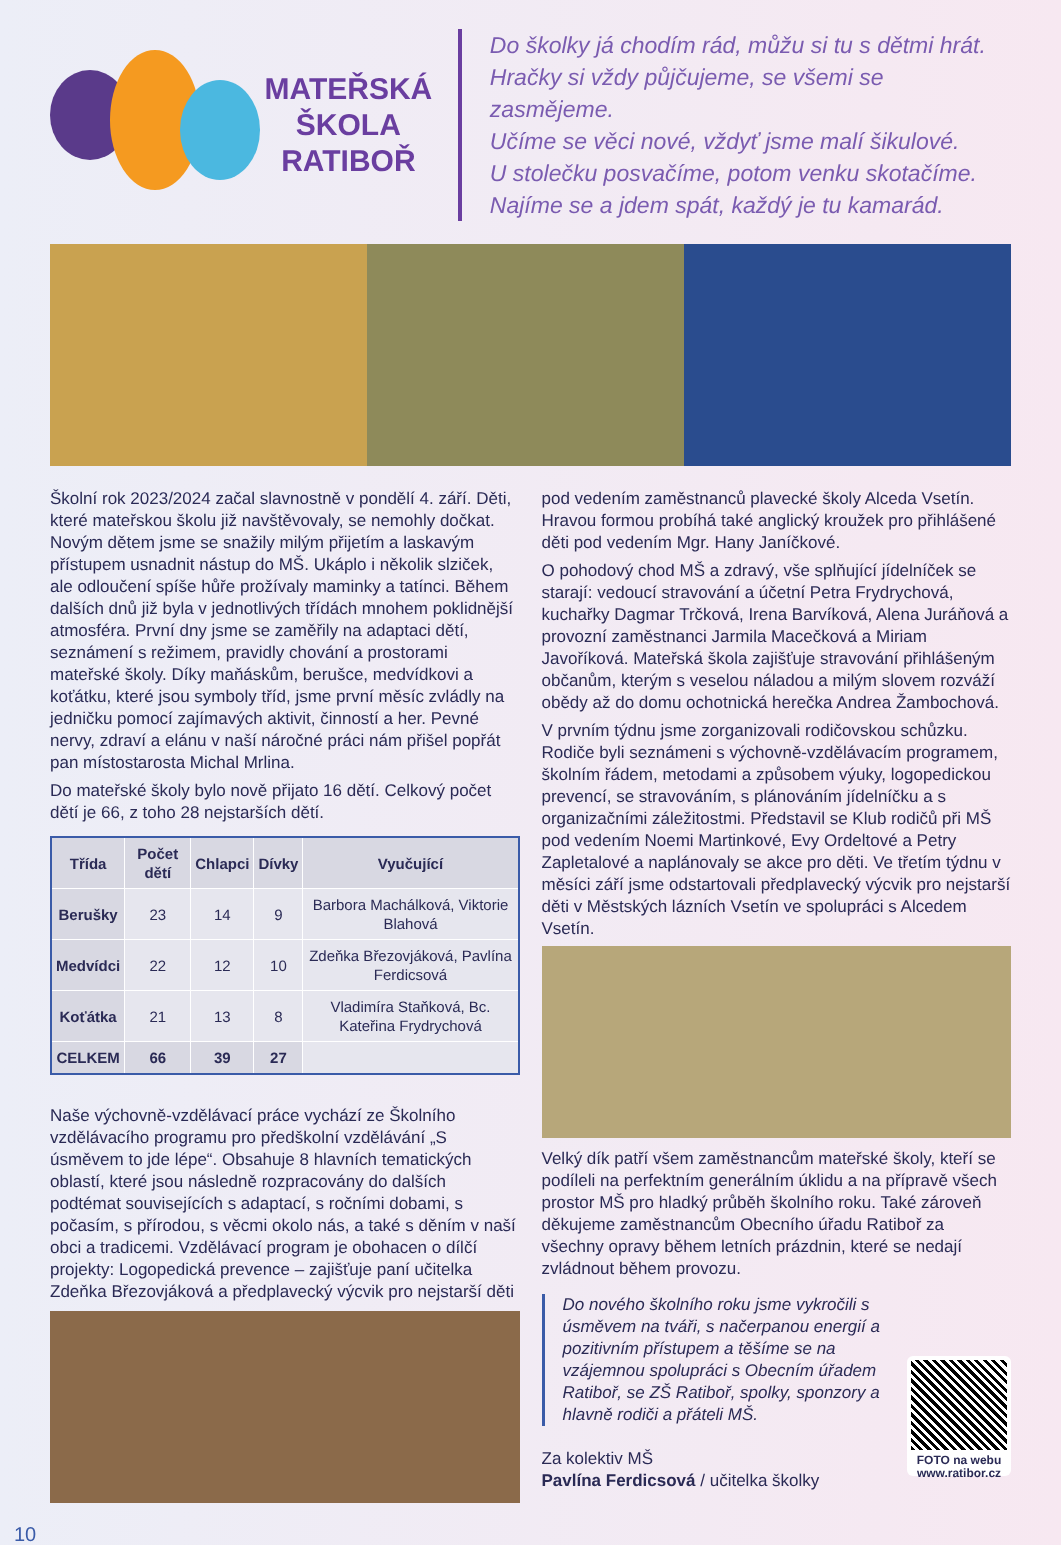MATEŘSKÁ
ŠKOLA
RATIBOŘ
Do školky já chodím rád, můžu si tu s dětmi hrát.
Hračky si vždy půjčujeme, se všemi se zasmějeme.
Učíme se věci nové, vždyť jsme malí šikulové.
U stolečku posvačíme, potom venku skotačíme.
Najíme se a jdem spát, každý je tu kamarád.
Školní rok 2023/2024 začal slavnostně v pondělí 4. září. Děti, které mateřskou školu již navštěvovaly, se nemohly dočkat. Novým dětem jsme se snažily milým přijetím a laskavým přístupem usnadnit nástup do MŠ. Ukáplo i několik slziček, ale odloučení spíše hůře prožívaly maminky a tatínci. Během dalších dnů již byla v jednotlivých třídách mnohem poklidnější atmosféra. První dny jsme se zaměřily na adaptaci dětí, seznámení s režimem, pravidly chování a prostorami mateřské školy. Díky maňáskům, berušce, medvídkovi a koťátku, které jsou symboly tříd, jsme první měsíc zvládly na jedničku pomocí zajímavých aktivit, činností a her. Pevné nervy, zdraví a elánu v naší náročné práci nám přišel popřát pan místostarosta Michal Mrlina.
Do mateřské školy bylo nově přijato 16 dětí. Celkový počet dětí je 66, z toho 28 nejstarších dětí.
| Třída | Počet dětí | Chlapci | Dívky | Vyučující |
| --- | --- | --- | --- | --- |
| Berušky | 23 | 14 | 9 | Barbora Machálková, Viktorie Blahová |
| Medvídci | 22 | 12 | 10 | Zdeňka Březovjáková, Pavlína Ferdicsová |
| Koťátka | 21 | 13 | 8 | Vladimíra Staňková, Bc. Kateřina Frydrychová |
| CELKEM | 66 | 39 | 27 | |
Naše výchovně-vzdělávací práce vychází ze Školního vzdělávacího programu pro předškolní vzdělávání „S úsměvem to jde lépe“. Obsahuje 8 hlavních tematických oblastí, které jsou následně rozpracovány do dalších podtémat souvisejících s adaptací, s ročními dobami, s počasím, s přírodou, s věcmi okolo nás, a také s děním v naší obci a tradicemi. Vzdělávací program je obohacen o dílčí projekty: Logopedická prevence – zajišťuje paní učitelka Zdeňka Březovjáková a předplavecký výcvik pro nejstarší děti
pod vedením zaměstnanců plavecké školy Alceda Vsetín. Hravou formou probíhá také anglický kroužek pro přihlášené děti pod vedením Mgr. Hany Janíčkové.
O pohodový chod MŠ a zdravý, vše splňující jídelníček se starají: vedoucí stravování a účetní Petra Frydrychová, kuchařky Dagmar Trčková, Irena Barvíková, Alena Juráňová a provozní zaměstnanci Jarmila Macečková a Miriam Javoříková. Mateřská škola zajišťuje stravování přihlášeným občanům, kterým s veselou náladou a milým slovem rozváží obědy až do domu ochotnická herečka Andrea Žambochová.
V prvním týdnu jsme zorganizovali rodičovskou schůzku. Rodiče byli seznámeni s výchovně-vzdělávacím programem, školním řádem, metodami a způsobem výuky, logopedickou prevencí, se stravováním, s plánováním jídelníčku a s organizačními záležitostmi. Představil se Klub rodičů při MŠ pod vedením Noemi Martinkové, Evy Ordeltové a Petry Zapletalové a naplánovaly se akce pro děti. Ve třetím týdnu v měsíci září jsme odstartovali předplavecký výcvik pro nejstarší děti v Městských lázních Vsetín ve spolupráci s Alcedem Vsetín.
Velký dík patří všem zaměstnancům mateřské školy, kteří se podíleli na perfektním generálním úklidu a na přípravě všech prostor MŠ pro hladký průběh školního roku. Také zároveň děkujeme zaměstnancům Obecního úřadu Ratiboř za všechny opravy během letních prázdnin, které se nedají zvládnout během provozu.
Do nového školního roku jsme vykročili s úsměvem na tváři, s načerpanou energií a pozitivním přístupem a těšíme se na vzájemnou spolupráci s Obecním úřadem Ratiboř, se ZŠ Ratiboř, spolky, sponzory a hlavně rodiči a přáteli MŠ.
FOTO na webu www.ratibor.cz
Za kolektiv MŠ
Pavlína Ferdicsová / učitelka školky
10